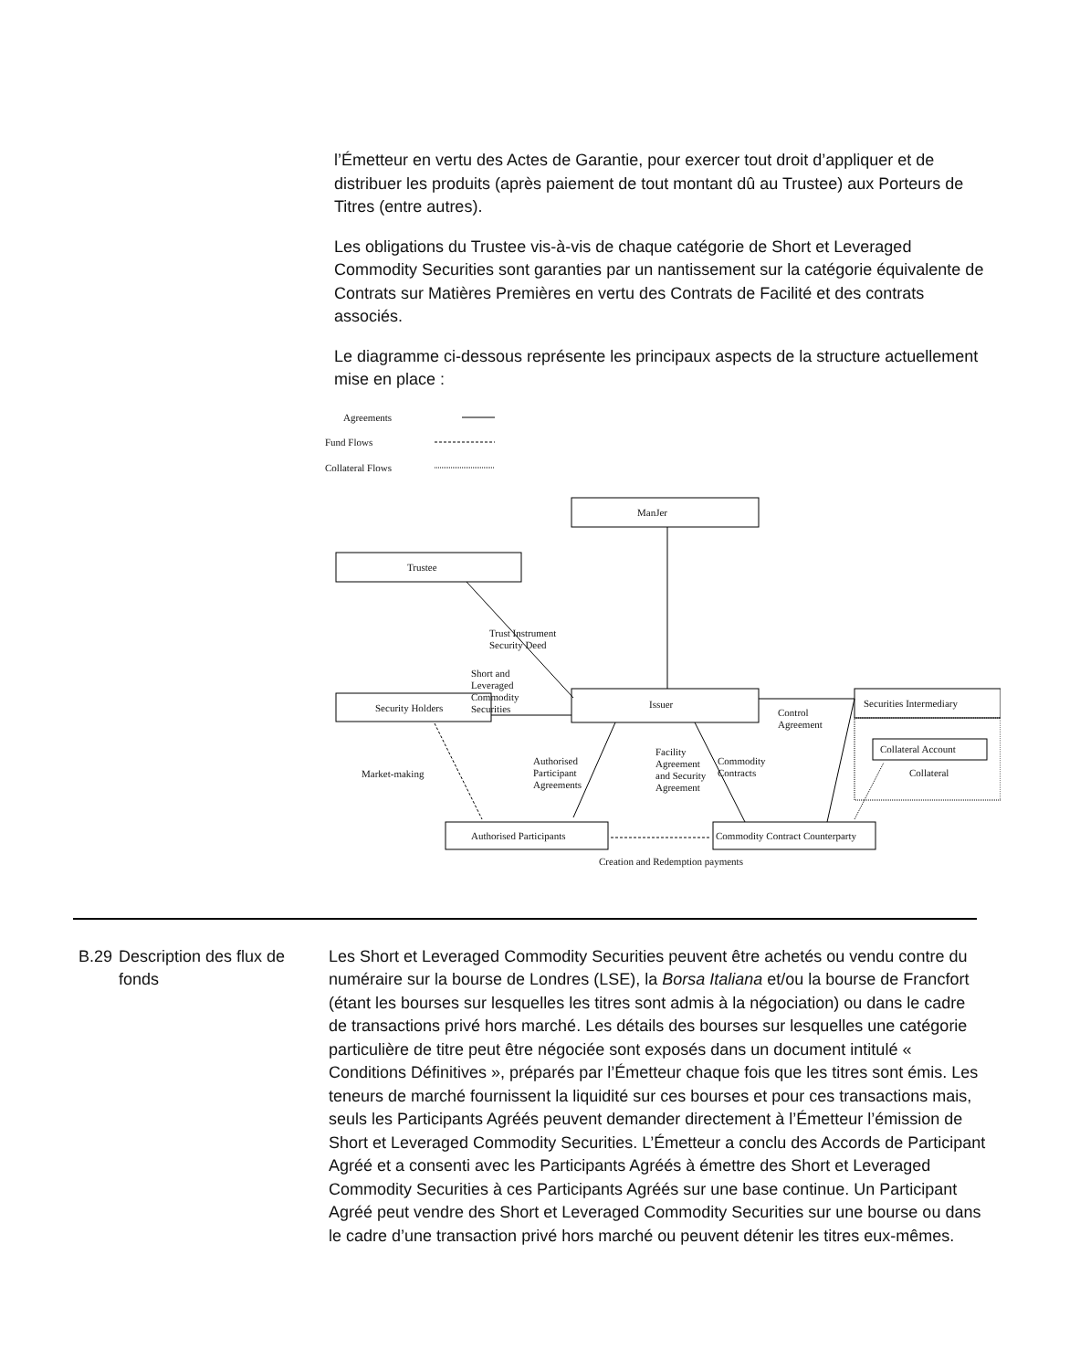l’Émetteur en vertu des Actes de Garantie, pour exercer tout droit d’appliquer et de distribuer les produits (après paiement de tout montant dû au Trustee) aux Porteurs de Titres (entre autres).
Les obligations du Trustee vis-à-vis de chaque catégorie de Short et Leveraged Commodity Securities sont garanties par un nantissement sur la catégorie équivalente de Contrats sur Matières Premières en vertu des Contrats de Facilité et des contrats associés.
Le diagramme ci-dessous représente les principaux aspects de la structure actuellement mise en place :
Agreements
Fund Flows
Collateral Flows
ManJer
Trustee
Trust Instrument
Security Deed
Short and
Leveraged
Commodity
Securities
Security Holders Issuer Securities Intermediary
Control
Agreement
Collateral Account
Collateral
Market-making
Authorised
Participant
Agreements
Facility
Agreement
and Security
Agreement
Commodity
Contracts
Authorised Participants
Commodity Contract Counterparty
Creation and Redemption payments
B.29 Description des flux de fonds
Les Short et Leveraged Commodity Securities peuvent être achetés ou vendu contre du numéraire sur la bourse de Londres (LSE), la Borsa Italiana et/ou la bourse de Francfort (étant les bourses sur lesquelles les titres sont admis à la négociation) ou dans le cadre de transactions privé hors marché. Les détails des bourses sur lesquelles une catégorie particulière de titre peut être négociée sont exposés dans un document intitulé « Conditions Définitives », préparés par l’Émetteur chaque fois que les titres sont émis. Les teneurs de marché fournissent la liquidité sur ces bourses et pour ces transactions mais, seuls les Participants Agréés peuvent demander directement à l’Émetteur l’émission de Short et Leveraged Commodity Securities. L’Émetteur a conclu des Accords de Participant Agréé et a consenti avec les Participants Agréés à émettre des Short et Leveraged Commodity Securities à ces Participants Agréés sur une base continue. Un Participant Agréé peut vendre des Short et Leveraged Commodity Securities sur une bourse ou dans le cadre d’une transaction privé hors marché ou peuvent détenir les titres eux-mêmes.